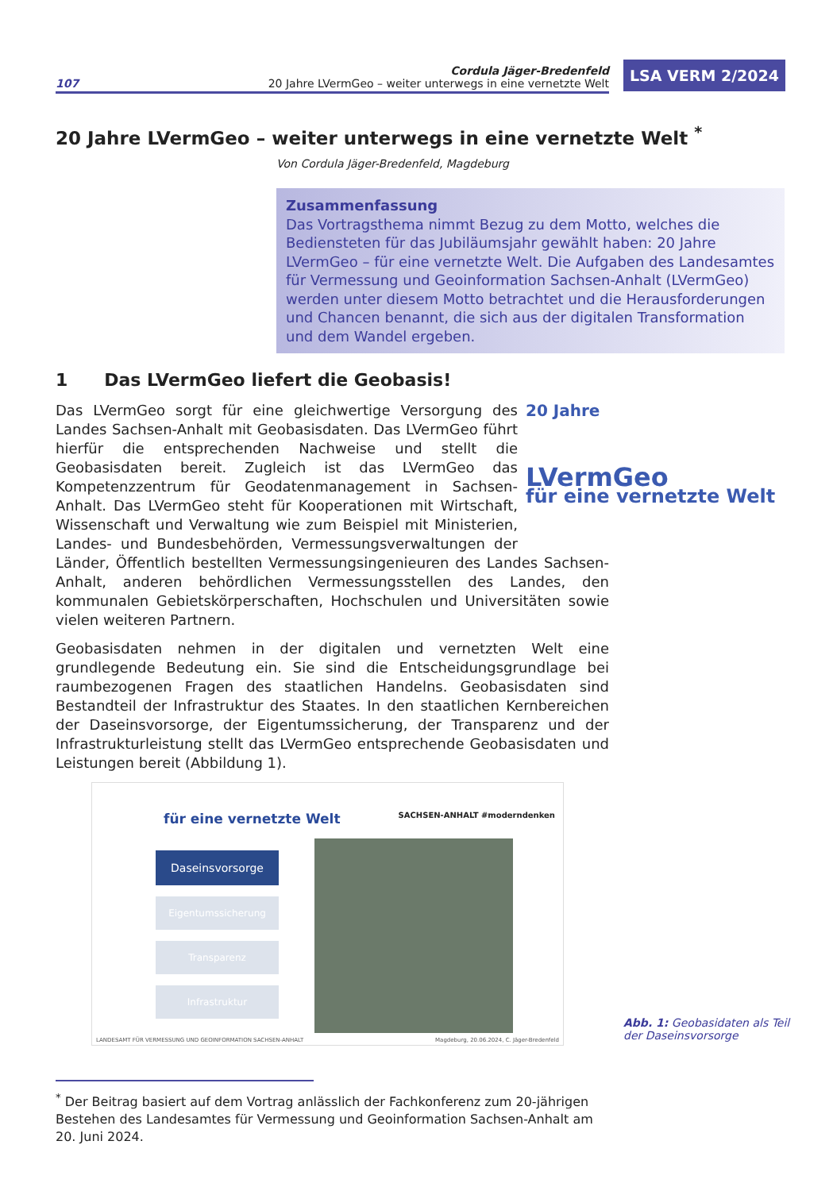107
Cordula Jäger-Bredenfeld
20 Jahre LVermGeo – weiter unterwegs in eine vernetzte Welt
LSA VERM 2/2024
20 Jahre LVermGeo – weiter unterwegs in eine vernetzte Welt <sup>*</sup>
Von Cordula Jäger-Bredenfeld, Magdeburg
Zusammenfassung
Das Vortragsthema nimmt Bezug zu dem Motto, welches die Bediensteten für das Jubiläumsjahr gewählt haben: 20 Jahre LVermGeo – für eine vernetzte Welt. Die Aufgaben des Landesamtes für Vermessung und Geoinformation Sachsen-Anhalt (LVermGeo) werden unter diesem Motto betrachtet und die Herausforderungen und Chancen benannt, die sich aus der digitalen Transformation und dem Wandel ergeben.
1 Das LVermGeo liefert die Geobasis!
20 Jahre
LVermGeo
für eine vernetzte Welt
Das LVermGeo sorgt für eine gleichwertige Versorgung des Landes Sachsen-Anhalt mit Geobasisdaten. Das LVermGeo führt hierfür die entsprechenden Nachweise und stellt die Geobasisdaten bereit. Zugleich ist das LVermGeo das Kompetenzzentrum für Geodaten­management in Sachsen-Anhalt. Das LVermGeo steht für Koopera­tionen mit Wirtschaft, Wissenschaft und Verwaltung wie zum Beispiel mit Ministerien, Landes- und Bundesbehörden, Vermessungs­verwaltungen der Länder, Öffentlich bestellten Vermessungsingenieu­ren des Landes Sachsen-Anhalt, anderen behördlichen Vermessungsstellen des Landes, den kommunalen Gebietskörperschaften, Hochschulen und Universitä­ten sowie vielen weiteren Partnern.
Geobasisdaten nehmen in der digitalen und vernetzten Welt eine grundlegende Be­deutung ein. Sie sind die Entscheidungsgrundlage bei raumbezogenen Fragen des staatlichen Handelns. Geobasisdaten sind Bestandteil der Infrastruktur des Staates. In den staatlichen Kernbereichen der Daseinsvorsorge, der Eigentumssicherung, der Transparenz und der Infrastrukturleistung stellt das LVermGeo entsprechende Geo­basisdaten und Leistungen bereit (Abbildung 1).
für eine vernetzte Welt SACHSEN-ANHALT #moderndenken
Daseinsvorsorge
Eigentumssicherung
Transparenz
Infrastruktur
LANDESAMT FÜR VERMESSUNG UND GEOINFORMATION SACHSEN-ANHALT Magdeburg, 20.06.2024, C. Jäger-Bredenfeld
Abb. 1: Geobasidaten als Teil
der Daseinsvorsorge
<sup>*</sup> Der Beitrag basiert auf dem Vortrag anlässlich der Fachkonferenz zum 20-jährigen Bestehen des Landesamtes für Vermessung und Geoinformation Sachsen-Anhalt am 20. Juni 2024.